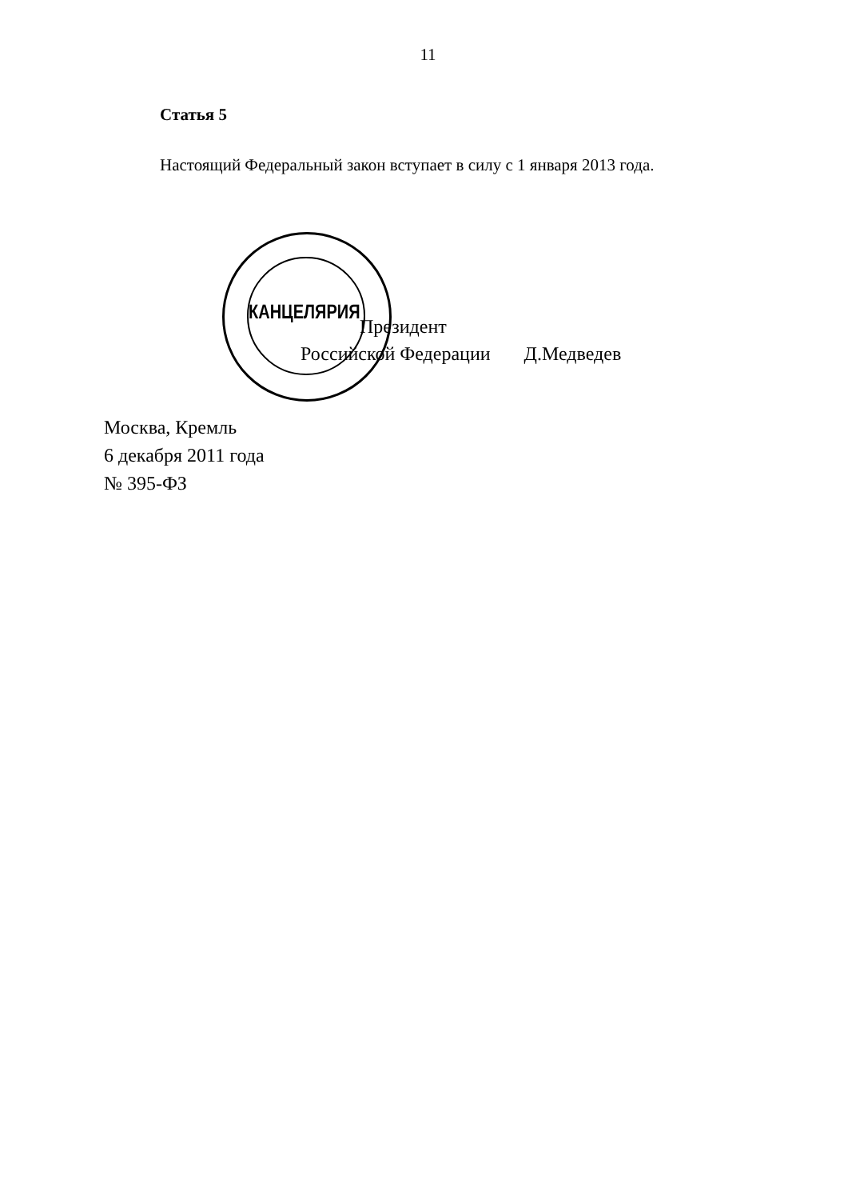11
Статья 5
Настоящий Федеральный закон вступает в силу с 1 января 2013 года.
Президент
Российской Федерации Д.Медведев
КАНЦЕЛЯРИЯ
Москва, Кремль
6 декабря 2011 года
№ 395-ФЗ